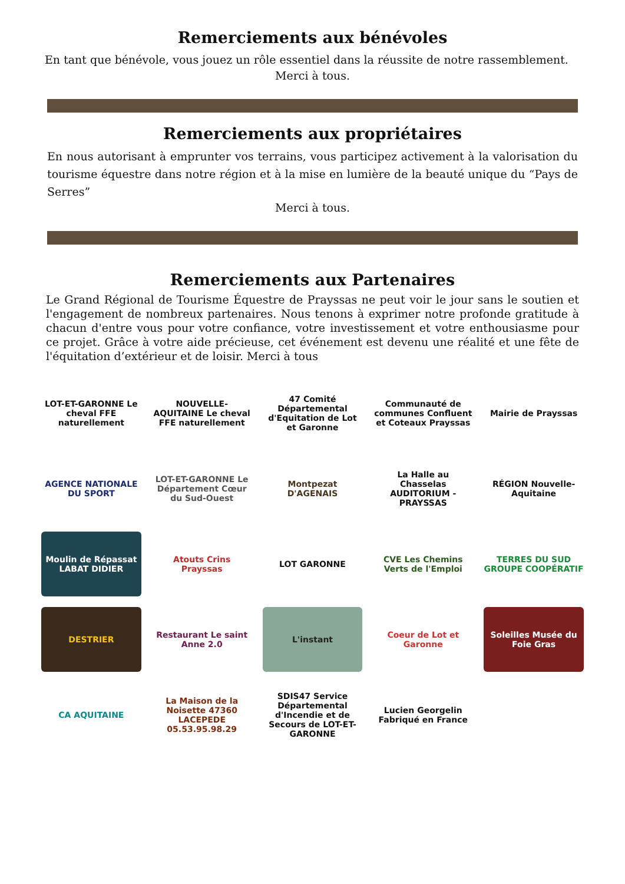Remerciements aux bénévoles
En tant que bénévole, vous jouez un rôle essentiel dans la réussite de notre rassemblement.
Merci à tous.
Remerciements aux propriétaires
En nous autorisant à emprunter vos terrains, vous participez activement à la valorisation du tourisme équestre dans notre région et à la mise en lumière de la beauté unique du “Pays de Serres”
Merci à tous.
Remerciements aux Partenaires
Le Grand Régional de Tourisme Équestre de Prayssas ne peut voir le jour sans le soutien et l'engagement de nombreux partenaires. Nous tenons à exprimer notre profonde gratitude à chacun d'entre vous pour votre confiance, votre investissement et votre enthousiasme pour ce projet. Grâce à votre aide précieuse, cet événement est devenu une réalité et une fête de l'équitation d’extérieur et de loisir. Merci à tous
LOT-ET-GARONNE Le cheval FFE naturellement
NOUVELLE-AQUITAINE Le cheval FFE naturellement
47 Comité Départemental d'Equitation de Lot et Garonne
Communauté de communes Confluent et Coteaux Prayssas
Mairie de Prayssas
AGENCE NATIONALE DU SPORT
LOT-ET-GARONNE Le Département Cœur du Sud-Ouest
Montpezat D'AGENAIS
La Halle au Chasselas AUDITORIUM - PRAYSSAS
RÉGION Nouvelle-Aquitaine
Moulin de Répassat LABAT DIDIER
Atouts Crins Prayssas
LOT GARONNE
CVE Les Chemins Verts de l'Emploi
TERRES DU SUD GROUPE COOPÉRATIF
DESTRIER
Restaurant Le saint Anne 2.0
L'instant
Coeur de Lot et Garonne
Soleilles Musée du Foie Gras
CA AQUITAINE
La Maison de la Noisette 47360 LACEPEDE 05.53.95.98.29
SDIS47 Service Départemental d'Incendie et de Secours de LOT-ET-GARONNE
Lucien Georgelin Fabriqué en France